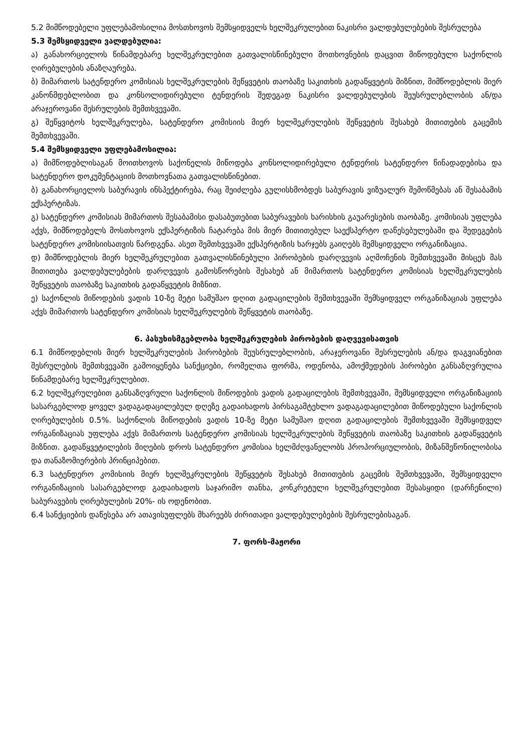5.2 მიმწოდებელი უფლებამოსილია მოსთხოვოს შემსყიდველს ხელშეკრულებით ნაკისრი ვალდებულებების შესრულება
5.3 შემსყიდველი ვალდებულია:
ა) განახორციელოს წინამდებარე ხელშეკრულებით გათვალისწინებული მოთხოვნების დაცვით მიწოდებული საქონლის ღირებულების ანაზღაურება.
ბ) მიმართოს სატენდერო კომისიას ხელშეკრულების შეწყვეტის თაობაზე საკითხის გადაწყვეტის მიზნით, მიმწოდებლის მიერ კანონმდებლობით და კონსოლიდირებული ტენდერის შედეგად ნაკისრი ვალდებულების შეუსრულებლობის ან/და არაჯეროვანი შესრულების შემთხვევაში.
გ) შეწყვიტოს ხელშეკრულება, სატენდერო კომისიის მიერ ხელშეკრულების შეწყვეტის შესახებ მითითების გაცემის შემთხვევაში.
5.4 შემსყიდველი უფლებამოსილია:
ა) მიმწოდებლისაგან მოითხოვოს საქონელის მიწოდება კონსოლიდირებული ტენდერის სატენდერო წინადადებისა და სატენდერო დოკუმენტაციის მოთხოვნათა გათვალისწინებით.
ბ) განახორციელოს საბურავის ინსპექტირება, რაც შეიძლება გულისხმობდეს საბურავის ვიზუალურ შემოწმებას ან შესაბამის ექსპერტიზას.
გ) სატენდერო კომისიას მიმართოს შესაბამისი დასაბუთებით საბურავების ხარისხის გაუარესების თაობაზე. კომისიას უფლება აქვს, მიმწოდებელს მოსთხოვოს ექსპერტიზის ჩატარება მის მიერ მითითებულ საექსპერტო დაწესებულებაში და შედეგების სატენდერო კომისიისათვის წარდგენა. ასეთ შემთხვევაში ექსპერტიზის ხარჯებს გაიღებს შემსყიდველი ორგანიზაცია.
დ) მიმწოდებლის მიერ ხელშეკრულებით გათვალისწინებული პირობების დარღვევის აღმოჩენის შემთხვევაში მისცეს მას მითითება ვალდებულებების დარღვევის გამოსწორების შესახებ ან მიმართოს სატენდერო კომისიას ხელშეკრულების შეწყვეტის თაობაზე საკითხის გადაწყვეტის მიზნით.
ე) საქონლის მიწოდების ვადის 10-ზე მეტი სამუშაო დღით გადაცილების შემთხვევაში შემსყიდველ ორგანიზაციას უფლება აქვს მიმართოს სატენდერო კომისიას ხელშეკრულების შეწყვეტის თაობაზე.
6. პასუხისმგებლობა ხელშეკრულების პირობების დაღვევისათვის
6.1 მიმწოდებლის მიერ ხელშეკრულების პირობების შეუსრულებლობის, არაჯეროვანი შესრულების ან/და დაგვიანებით შესრულების შემთხვევაში გამოიყენება სანქციები, რომელთა ფორმა, ოდენობა, ამოქმედების პირობები განსაზღვრულია წინამდებარე ხელშეკრულებით.
6.2 ხელშეკრულებით განსაზღვრული საქონლის მიწოდების ვადის გადაცილების შემთხვევაში, შემსყიდველი ორგანიზაციის სასარგებლოდ ყოველ ვადაგადაცილებულ დღეზე გადაიხადოს პირსაგამტეხლო ვადაგადაცილებით მიწოდებული საქონლის ღირებულების 0.5%. საქონლის მიწოდების ვადის 10-ზე მეტი სამუშაო დღით გადაცილების შემთხვევაში შემსყიდველ ორგანიზაციას უფლება აქვს მიმართოს სატენდერო კომისიას ხელშეკრულების შეწყვეტის თაობაზე საკითხის გადაწყვეტის მიზნით. გადაწყვეტილების მიღების დროს სატენდერო კომისია ხელმძღვანელობს პროპორციულობის, მიზანშეწონილობისა და თანაზომიერების პრინციპებით.
6.3 სატენდერო კომისიის მიერ ხელშეკრულების შეწყვეტის შესახებ მითითების გაცემის შემთხვევაში, შემსყიდველი ორგანიზაციის სასარგებლოდ გადაიხადოს საჯარიმო თანხა, კონკრეტული ხელშეკრულებით შესასყიდი (დარჩენილი) საბურავების ღირებულების 20%- ის ოდენობით.
6.4 სანქციების დაწესება არ ათავისუფლებს მხარეებს ძირითადი ვალდებულებების შესრულებისაგან.
7. ფორს-მაჟორი